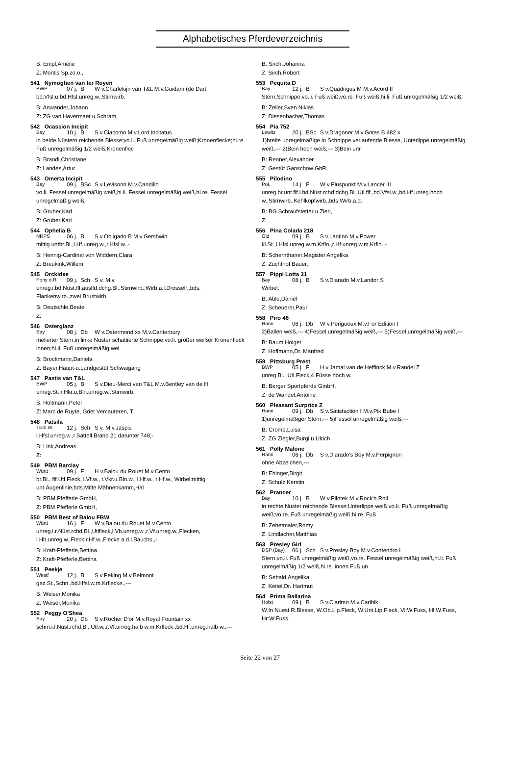Alphabetisches Pferdeverzeichnis
B: Empl,Amelie
Z: Montis Sp.zo.o.,
541 Nymoghen van ter Royen
BWP 07 j. B W v.Charlekijn van T&L M.v.Guidam (de Dart
bd.Vfsl.u.bd.Hfsl.unreg.w.,Stirnwirb.
B: Anwander,Johann
Z: ZG van Havermaet u.Schram,
542 Ocassion Incipit
Bay 10 j. B S v.Ciacomo M.v.Lord Incitatus
in beide Nüstern reichende Blesse;vo.li. Fuß unregelmäßig weiß;Kronenflecke;hi.re. Fuß unregelmäßig 1/2 weiß;Kronenflec
B: Brandl,Christiane
Z: Landes,Artur
543 Omerta Incipit
Bay 09 j. BSc S v.Levisonn M.v.Candillo
vo.li. Fessel unregelmäßig weiß,hi.li. Fessel unregelmäßig weiß,hi.re. Fessel unregelmäßig weiß,
B: Gruber,Karl
Z: Gruber,Karl
544 Ophelia B
NRPS 06 j. B S v.Obligado B M.v.Gershwin
mittig untbr.Bl.,l.Hf.unreg.w.,r.Hfsl.w.,-
B: Hennig-Cardinal von Widdern,Clara
Z: Breukink,Willem
545 Orckidee
Pony o.R 09 j. Sch S v. M.v.
unreg.i.bd.Nüst.flf.auslfd.dchg.Bl.,Stirnwirb.,Wirb.a.l.Drosselr.,bds. Flankenwirb.,zwei Brustwirb.
B: Deutschle,Beate
Z:
546 Osterglanz
Bay 08 j. Db W v.Ostermond xx M.v.Canterbury
melierter Stern;in linke Nüster schattierte Schnippe;vo.li. großer weißer Kronenfleck innen;hi.li. Fuß unregelmäßig wei
B: Brockmann,Daniela
Z: Bayer.Haupt-u.Landgestüt Schwaigang
547 Pastis van T&L
BWP 05 j. B S v.Dieu-Merci van T&L M.v.Bentley van de H
unreg.St.,r.Hkr.u.Bln.unreg.w.,Stirnwirb.
B: Holtmann,Peter
Z: Marc de Ruyte, Griet Vercauteren, T
548 Patsila
Tsch.W. 12 j. Sch S v. M.v.Jaspis
l.Hfsl.unreg.w.,r.Sattell.Brand 21 darunter 748,-
B: Link,Andreas
Z:
549 PBM Barclay
Württ 09 j. F H v.Balou du Rouet M.v.Cento
br.Bl., flf.Utl.Fleck, l.Vf.w., r.Vkr.u.Bln.w., l.Hf.w., r.Hf.w., Wirbel:mittig unt.Augenlinie,bds.Mitte Mähnenkamm,Hal
B: PBM Pfefferle GmbH,
Z: PBM Pfefferle GmbH,
550 PBM Best of Balou FBW
Württ 16 j. F W v.Balou du Rouet M.v.Cento
unreg.i.r.Nüst.rchd.Bl.,Utlfleck,l.Vb.unreg.w.,r.Vf.unreg.w.,Flecken, l.Hb.unreg.w.,Fleck,r.Hf.w.,Flecke a.d.l.Bauchs.,-
B: Kraft-Pfefferle,Bettina
Z: Kraft-Pfefferle,Bettina
551 Peekje
Westf 12 j. B S v.Peking M.v.Belmont
gez.St.,Schn.,bd.Hfsl.w.m.Krflecke.,---
B: Weiser,Monika
Z: Weiser,Monika
552 Peggy O'Shea
Bay 20 j. Db S v.Rocher D'or M.v.Royal Fountain xx
schm.i.l.Nüst.rchd.Bl.,Utl.w.,r.Vf.unreg.halb w.m.Krfleck.,bd.Hf.unreg.halb w.,---
B: Sirch,Johanna
Z: Sirch,Robert
553 Pequita D
Bay 12 j. B S v.Quadrigus M M.v.Acord II
Stern,Schnippe,vo.li. Fuß weiß,vo.re. Fuß weiß,hi.li. Fuß unregelmäßig 1/2 weiß,
B: Zeller,Sven Niklas
Z: Diesenbacher,Thomas
554 Pia 752
Lewitz 20 j. BSc S v.Dragoner M.v.Gotas B 482 x
1)breite unregelmäßige in Schnippe verlaufende Blesse, Unterlippe unregelmäßig weiß,--- 2)Bein hoch weiß,--- 3)Bein unr
B: Renner,Alexander
Z: Gestüt Ganschow GbR,
555 Pilodino
Pol. 14 j. F W v.Pluspunkt M.v.Lancer III
unreg.br.unt.flf.i.bd.Nüst.rchd.dchg.Bl.,Utl.flf.,bd.Vfsl.w.,bd.Hf.unreg.hoch w.,Stirnwirb.,Kehlkopfwirb.,bds.Wirb.a.d.
B: BG Schraufstetter u.Zierl,
Z:
556 Pina Colada 218
Old 09 j. B S v.Lantino M.v.Power
kl.St.,l.Hfsl.unreg.w.m.Krfln.,r.Hf.unreg.w.m.Krfln.,-
B: Schernthaner,Magister Angelika
Z: Zuchthof Bauer,
557 Pippi Lotta 31
Bay 08 j. B S v.Diarado M.v.Landor S
Wirbel;
B: Able,Daniel
Z: Scheuerer,Paul
558 Piro 46
Hann 06 j. Db W v.Perigueux M.v.For Edition I
2)Ballen weiß,--- 4)Fessel unregelmäßig weiß,--- 5)Fessel unregelmäßig weiß,---
B: Baum,Holger
Z: Hoffmann,Dr. Manfred
559 Pittsburg Prest
BWP 05 j. F H v.Jamal van de Heffinck M.v.Randel Z
unreg.Bl., Utl.Fleck,4 Füsse hoch w.
B: Berger Sportpferde GmbH,
Z: de Wandel,Antoine
560 Pleasant Surprice Z
Hann 09 j. Db S v.Satisfaction I M.v.Pik Bube I
1)unregelmäßiger Stern,--- 5)Fessel unregelmäßig weiß,---
B: Crome,Luisa
Z: ZG Ziegler,Burgi u.Ulrich
561 Polly Malone
Hann 06 j. Db S v.Diarado's Boy M.v.Perpignon
ohne Abzeichen,---
B: Ehinger,Birgit
Z: Schulz,Kerstin
562 Prancer
Bay 10 j. B W v.Pilotek M.v.Rock'n Roll
in rechte Nüster reichende Blesse;Unterlippe weiß;vo.li. Fuß unregelmäßig weiß;vo.re. Fuß unregelmäßig weiß;hi.re. Fuß
B: Zehetmaier,Romy
Z: Lindlacher,Matthias
563 Presley Girl
DSP (Bay) 06 j. Sch S v.Presley Boy M.v.Contendro I
Stern,vo.li. Fuß unregelmäßig weiß,vo.re. Fessel unregelmäßig weiß,hi.li. Fuß unregelmäßig 1/2 weiß,hi.re. innen Fuß un
B: Sebald,Angelika
Z: Keitel,Dr. Hartmut
564 Prima Ballarina
Holst 09 j. B S v.Clarimo M.v.Caribik
W.In Nuest.R.Blesse, W.Ob.Lip.Fleck, W.Unt.Lip.Fleck, Vl:W.Fuss, Hl:W.Fuss, Hr:W.Fuss,
Seite 22 von 27